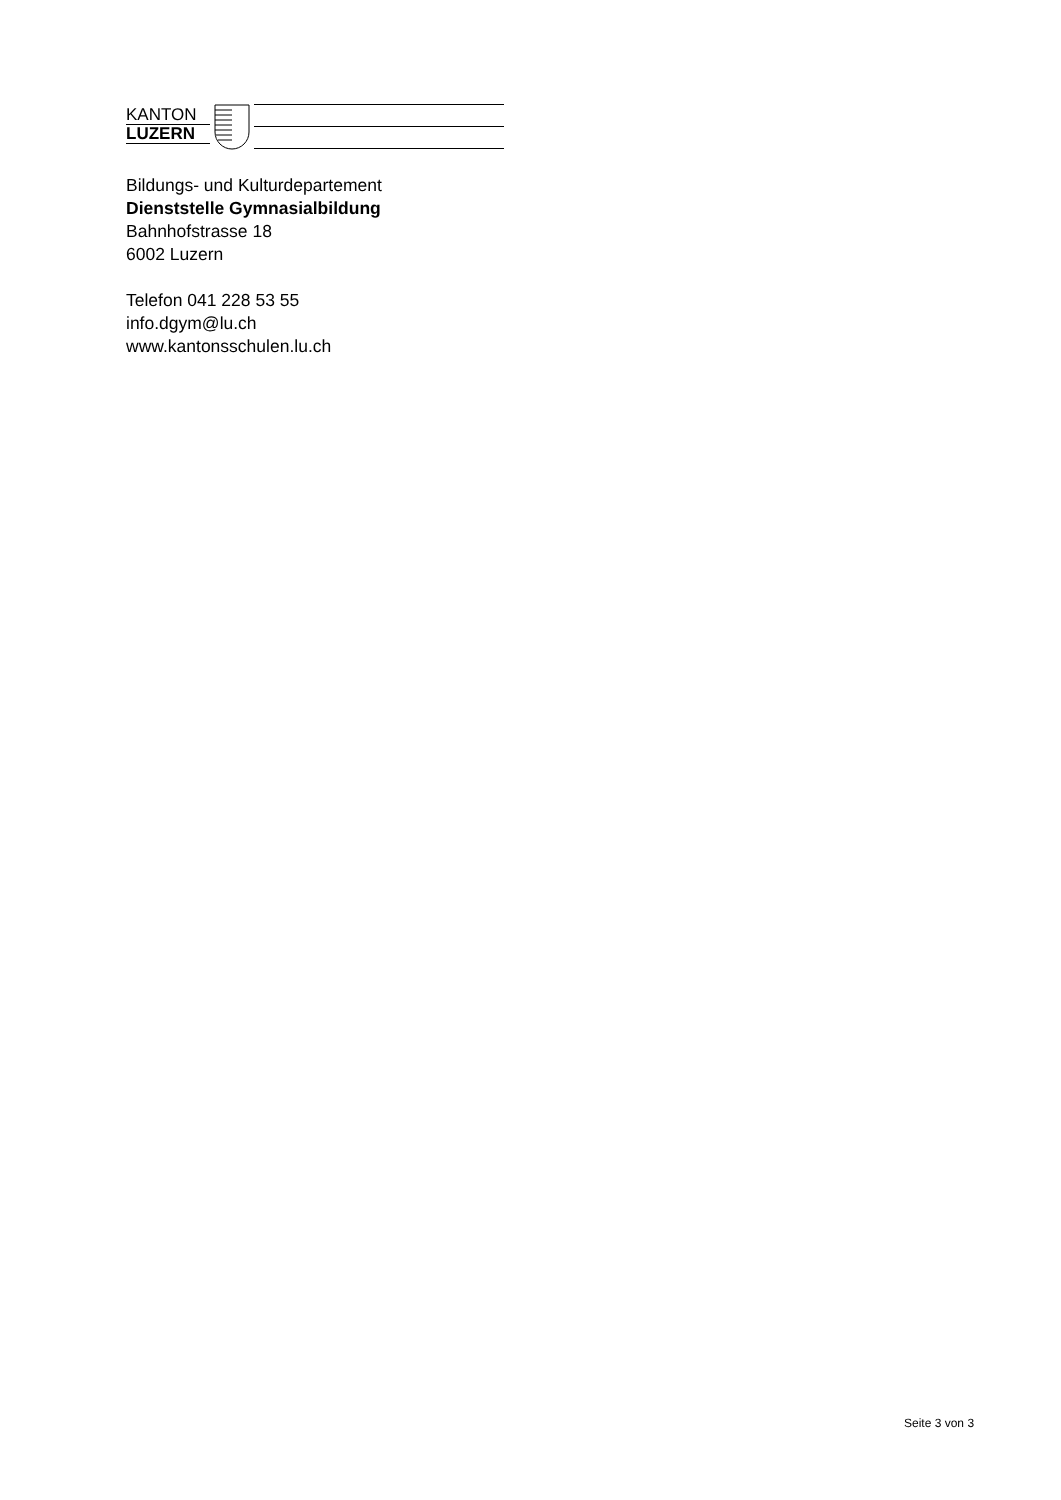KANTON
LUZERN
Bildungs- und Kulturdepartement
Dienststelle Gymnasialbildung
Bahnhofstrasse 18
6002 Luzern
Telefon 041 228 53 55
info.dgym@lu.ch
www.kantonsschulen.lu.ch
Seite 3 von 3